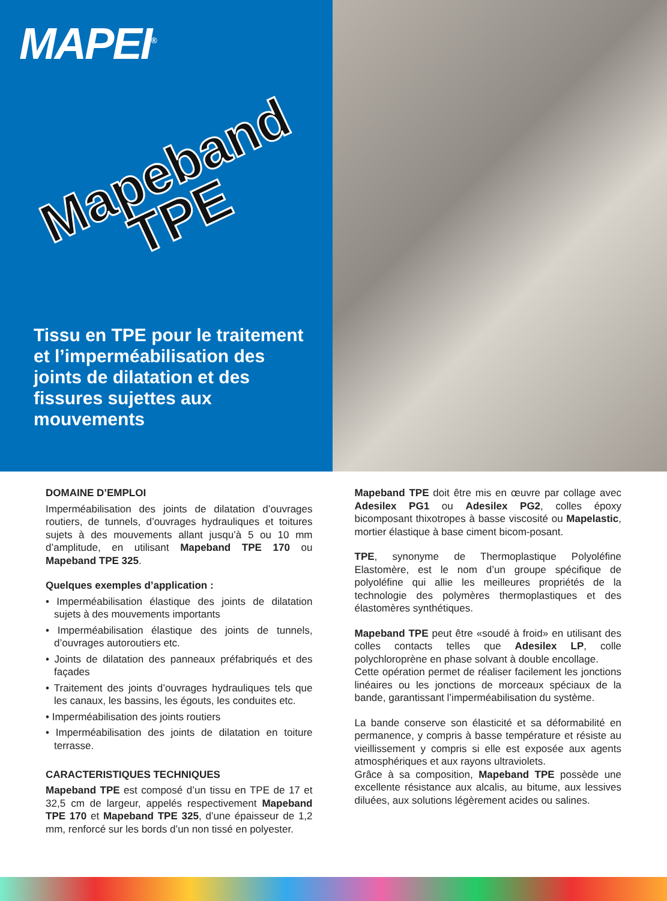MAPEI<sup>®</sup>
Mapeband
TPE
Tissu en TPE pour le traitement et l’imperméabilisation des joints de dilatation et des fissures sujettes aux mouvements
DOMAINE D’EMPLOI
Imperméabilisation des joints de dilatation d’ouvrages routiers, de tunnels, d’ouvrages hydrauliques et toitures sujets à des mouvements allant jusqu’à 5 ou 10 mm d’amplitude, en utilisant Mapeband TPE 170 ou Mapeband TPE 325.
Quelques exemples d’application :
• Imperméabilisation élastique des joints de dilatation sujets à des mouvements importants
• Imperméabilisation élastique des joints de tunnels, d’ouvrages autoroutiers etc.
• Joints de dilatation des panneaux préfabriqués et des façades
• Traitement des joints d’ouvrages hydrauliques tels que les canaux, les bassins, les égouts, les conduites etc.
• Imperméabilisation des joints routiers
• Imperméabilisation des joints de dilatation en toiture terrasse.
CARACTERISTIQUES TECHNIQUES
Mapeband TPE est composé d’un tissu en TPE de 17 et 32,5 cm de largeur, appelés respectivement Mapeband TPE 170 et Mapeband TPE 325, d’une épaisseur de 1,2 mm, renforcé sur les bords d’un non tissé en polyester.
Mapeband TPE doit être mis en œuvre par collage avec Adesilex PG1 ou Adesilex PG2, colles époxy bicomposant thixotropes à basse viscosité ou Mapelastic, mortier élastique à base ciment bicom-posant.
TPE, synonyme de Thermoplastique Polyoléfine Elastomère, est le nom d’un groupe spécifique de polyoléfine qui allie les meilleures propriétés de la technologie des polymères thermoplastiques et des élastomères synthétiques.
Mapeband TPE peut être «soudé à froid» en utilisant des colles contacts telles que Adesilex LP, colle polychloroprène en phase solvant à double encollage.
Cette opération permet de réaliser facilement les jonctions linéaires ou les jonctions de morceaux spéciaux de la bande, garantissant l’imperméabilisation du système.
La bande conserve son élasticité et sa déformabilité en permanence, y compris à basse température et résiste au vieillissement y compris si elle est exposée aux agents atmosphériques et aux rayons ultraviolets.
Grâce à sa composition, Mapeband TPE possède une excellente résistance aux alcalis, au bitume, aux lessives diluées, aux solutions légèrement acides ou salines.